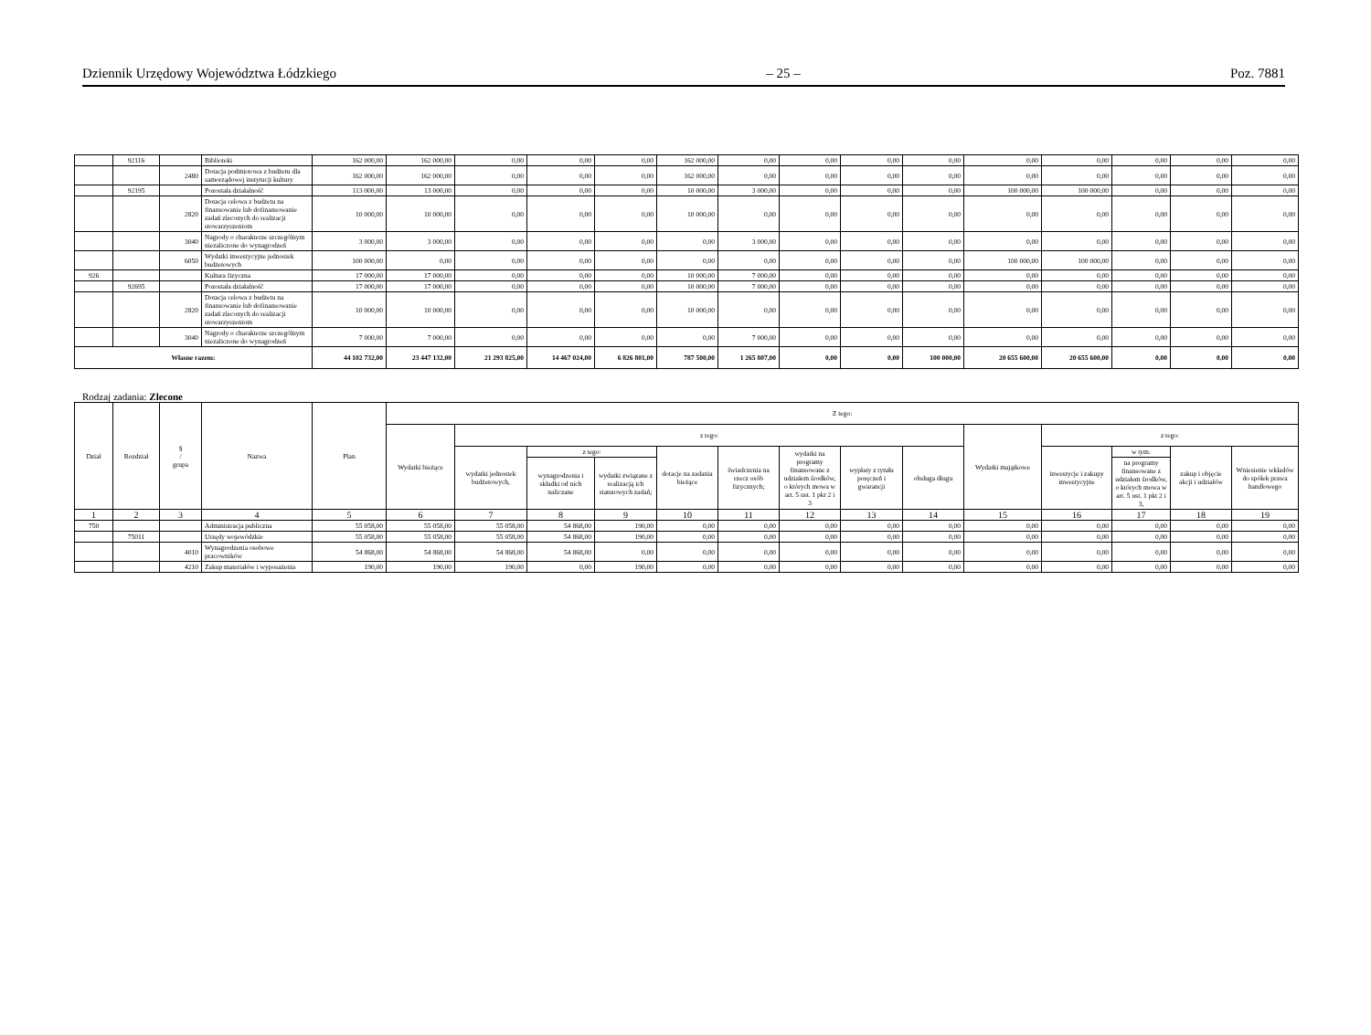Dziennik Urzędowy Województwa Łódzkiego – 25 – Poz. 7881
| | 92116 | | Biblioteki | 162 000,00 | 162 000,00 | 0,00 | 0,00 | 0,00 | 162 000,00 | 0,00 | 0,00 | 0,00 | 0,00 | 0,00 | 0,00 | 0,00 | 0,00 | 0,00 |
| | | 2480 | Dotacja podmiotowa z budżetu dla samorządowej instytucji kultury | 162 000,00 | 162 000,00 | 0,00 | 0,00 | 0,00 | 162 000,00 | 0,00 | 0,00 | 0,00 | 0,00 | 0,00 | 0,00 | 0,00 | 0,00 | 0,00 |
| | 92195 | | Pozostała działalność | 113 000,00 | 13 000,00 | 0,00 | 0,00 | 0,00 | 10 000,00 | 3 000,00 | 0,00 | 0,00 | 0,00 | 100 000,00 | 100 000,00 | 0,00 | 0,00 | 0,00 |
| | | 2820 | Dotacja celowa z budżetu na finansowanie lub dofinansowanie zadań zleconych do realizacji stowarzyszeniom | 10 000,00 | 10 000,00 | 0,00 | 0,00 | 0,00 | 10 000,00 | 0,00 | 0,00 | 0,00 | 0,00 | 0,00 | 0,00 | 0,00 | 0,00 | 0,00 |
| | | 3040 | Nagrody o charakterze szczególnym niezaliczone do wynagrodzeń | 3 000,00 | 3 000,00 | 0,00 | 0,00 | 0,00 | 0,00 | 3 000,00 | 0,00 | 0,00 | 0,00 | 0,00 | 0,00 | 0,00 | 0,00 | 0,00 |
| | | 6050 | Wydatki inwestycyjne jednostek budżetowych | 100 000,00 | 0,00 | 0,00 | 0,00 | 0,00 | 0,00 | 0,00 | 0,00 | 0,00 | 0,00 | 100 000,00 | 100 000,00 | 0,00 | 0,00 | 0,00 |
| 926 | | | Kultura fizyczna | 17 000,00 | 17 000,00 | 0,00 | 0,00 | 0,00 | 10 000,00 | 7 000,00 | 0,00 | 0,00 | 0,00 | 0,00 | 0,00 | 0,00 | 0,00 | 0,00 |
| | 92695 | | Pozostała działalność | 17 000,00 | 17 000,00 | 0,00 | 0,00 | 0,00 | 10 000,00 | 7 000,00 | 0,00 | 0,00 | 0,00 | 0,00 | 0,00 | 0,00 | 0,00 | 0,00 |
| | | 2820 | Dotacja celowa z budżetu na finansowanie lub dofinansowanie zadań zleconych do realizacji stowarzyszeniom | 10 000,00 | 10 000,00 | 0,00 | 0,00 | 0,00 | 10 000,00 | 0,00 | 0,00 | 0,00 | 0,00 | 0,00 | 0,00 | 0,00 | 0,00 | 0,00 |
| | | 3040 | Nagrody o charakterze szczególnym niezaliczone do wynagrodzeń | 7 000,00 | 7 000,00 | 0,00 | 0,00 | 0,00 | 0,00 | 7 000,00 | 0,00 | 0,00 | 0,00 | 0,00 | 0,00 | 0,00 | 0,00 | 0,00 |
| Własne razem: | | | | 44 102 732,00 | 23 447 132,00 | 21 293 825,00 | 14 467 024,00 | 6 826 801,00 | 787 500,00 | 1 265 807,00 | 0,00 | 0,00 | 100 000,00 | 20 655 600,00 | 20 655 600,00 | 0,00 | 0,00 | 0,00 |
Rodzaj zadania: Zlecone
| Dział | Rozdział | § / grupa | Nazwa | Plan | Z tego: | | | | | | | | | | | | | |
| --- | --- | --- | --- | --- | --- | --- | --- | --- | --- | --- | --- | --- | --- | --- | --- | --- | --- | --- |
| | | | | | Wydatki bieżące | z tego: | | | | | | | | Wydatki majątkowe | z tego: | | | |
| | | | | | | wydatki jednostek budżetowych, | z tego: | | dotacje na zadania bieżące | świadczenia na rzecz osób fizycznych; | wydatki na programy finansowane z udziałem środków, o których mowa w art. 5 ust. 1 pkt 2 i 3 | wypłaty z tytułu poręczeń i gwarancji | obsługa długu | | inwestycje i zakupy inwestycyjne | w tym: | zakup i objęcie akcji i udziałów | Wniesienie wkładów do spółek prawa handlowego |
| | | | | | | | wynagrodzenia i składki od nich naliczane | wydatki związane z realizacją ich statutowych zadań; | | | | | | | | na programy finansowane z udziałem środków, o których mowa w art. 5 ust. 1 pkt 2 i 3, | | |
| 1 | 2 | 3 | 4 | 5 | 6 | 7 | 8 | 9 | 10 | 11 | 12 | 13 | 14 | 15 | 16 | 17 | 18 | 19 |
| 750 | | | Administracja publiczna | 55 058,00 | 55 058,00 | 55 058,00 | 54 868,00 | 190,00 | 0,00 | 0,00 | 0,00 | 0,00 | 0,00 | 0,00 | 0,00 | 0,00 | 0,00 | 0,00 |
| | 75011 | | Urzędy wojewódzkie | 55 058,00 | 55 058,00 | 55 058,00 | 54 868,00 | 190,00 | 0,00 | 0,00 | 0,00 | 0,00 | 0,00 | 0,00 | 0,00 | 0,00 | 0,00 | 0,00 |
| | | 4010 | Wynagrodzenia osobowe pracowników | 54 868,00 | 54 868,00 | 54 868,00 | 54 868,00 | 0,00 | 0,00 | 0,00 | 0,00 | 0,00 | 0,00 | 0,00 | 0,00 | 0,00 | 0,00 | 0,00 |
| | | 4210 | Zakup materiałów i wyposażenia | 190,00 | 190,00 | 190,00 | 0,00 | 190,00 | 0,00 | 0,00 | 0,00 | 0,00 | 0,00 | 0,00 | 0,00 | 0,00 | 0,00 | 0,00 |